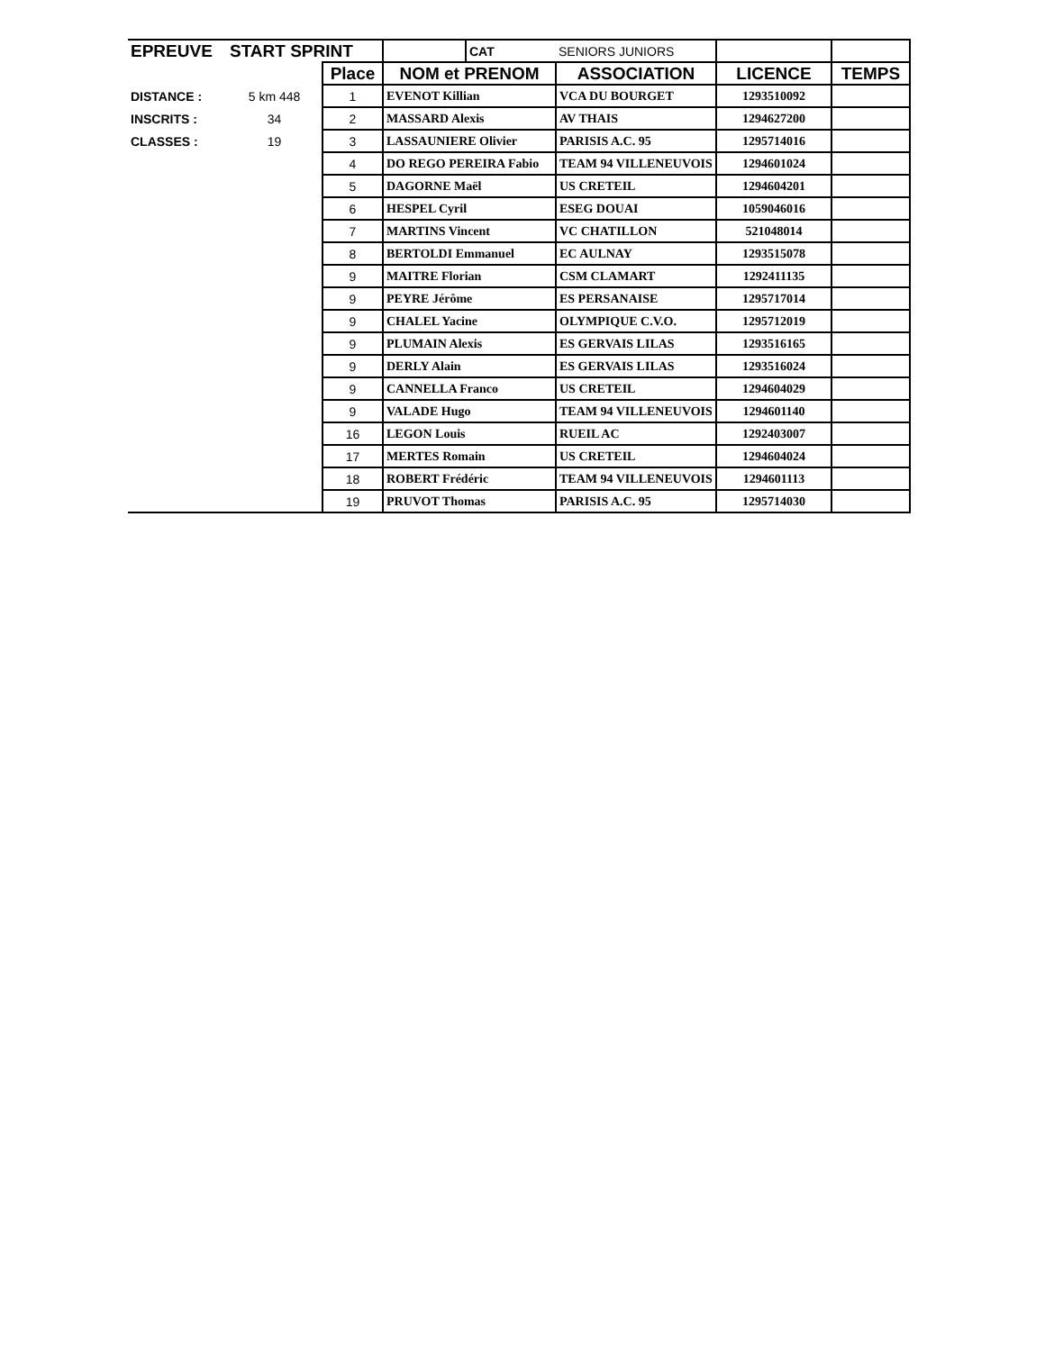| EPREUVE | START SPRINT | | | CAT | SENIORS JUNIORS | | |
| | | Place | NOM et PRENOM | | ASSOCIATION | LICENCE | TEMPS |
| DISTANCE : | 5 km 448 | 1 | EVENOT Killian | | VCA DU BOURGET | 1293510092 | |
| INSCRITS : | 34 | 2 | MASSARD Alexis | | AV THAIS | 1294627200 | |
| CLASSES : | 19 | 3 | LASSAUNIERE Olivier | | PARISIS A.C. 95 | 1295714016 | |
| | | 4 | DO REGO PEREIRA Fabio | | TEAM 94 VILLENEUVOIS | 1294601024 | |
| | | 5 | DAGORNE Maël | | US CRETEIL | 1294604201 | |
| | | 6 | HESPEL Cyril | | ESEG DOUAI | 1059046016 | |
| | | 7 | MARTINS Vincent | | VC CHATILLON | 521048014 | |
| | | 8 | BERTOLDI Emmanuel | | EC AULNAY | 1293515078 | |
| | | 9 | MAITRE Florian | | CSM CLAMART | 1292411135 | |
| | | 9 | PEYRE Jérôme | | ES PERSANAISE | 1295717014 | |
| | | 9 | CHALEL Yacine | | OLYMPIQUE C.V.O. | 1295712019 | |
| | | 9 | PLUMAIN Alexis | | ES GERVAIS LILAS | 1293516165 | |
| | | 9 | DERLY Alain | | ES GERVAIS LILAS | 1293516024 | |
| | | 9 | CANNELLA Franco | | US CRETEIL | 1294604029 | |
| | | 9 | VALADE Hugo | | TEAM 94 VILLENEUVOIS | 1294601140 | |
| | | 16 | LEGON Louis | | RUEIL AC | 1292403007 | |
| | | 17 | MERTES Romain | | US CRETEIL | 1294604024 | |
| | | 18 | ROBERT Frédéric | | TEAM 94 VILLENEUVOIS | 1294601113 | |
| | | 19 | PRUVOT Thomas | | PARISIS A.C. 95 | 1295714030 | |